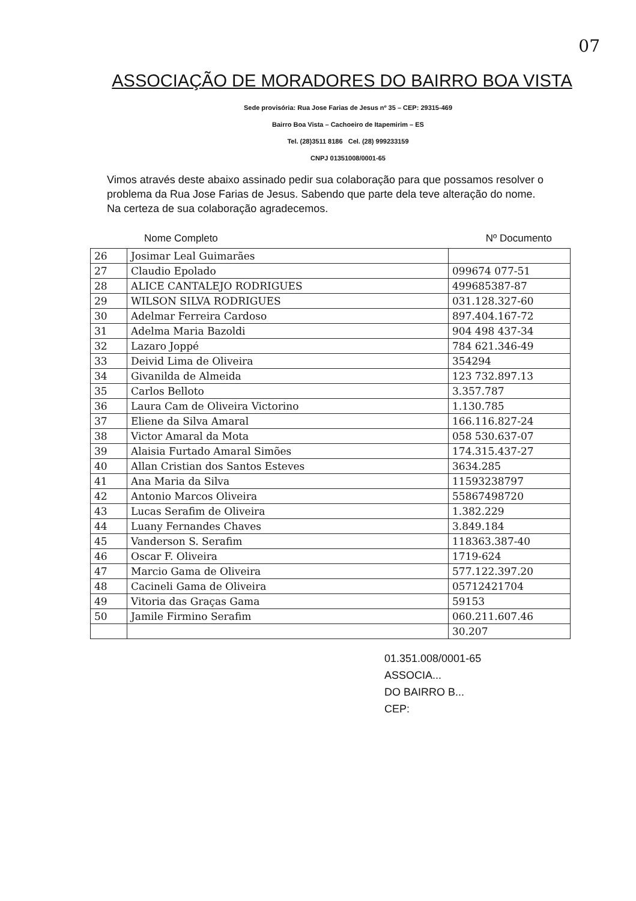07
ASSOCIAÇÃO DE MORADORES DO BAIRRO BOA VISTA
Sede provisória: Rua Jose Farias de Jesus nº 35 – CEP: 29315-469
Bairro Boa Vista – Cachoeiro de Itapemirim – ES
Tel. (28)3511 8186 Cel. (28) 999233159
CNPJ 01351008/0001-65
Vimos através deste abaixo assinado pedir sua colaboração para que possamos resolver o problema da Rua Jose Farias de Jesus. Sabendo que parte dela teve alteração do nome. Na certeza de sua colaboração agradecemos.
Nome Completo Nº Documento
| 26 | Josimar Leal Guimarães | |
| 27 | Claudio Epolado | 099674 077-51 |
| 28 | ALICE CANTALEJO RODRIGUES | 499685387-87 |
| 29 | WILSON SILVA RODRIGUES | 031.128.327-60 |
| 30 | Adelmar Ferreira Cardoso | 897.404.167-72 |
| 31 | Adelma Maria Bazoldi | 904 498 437-34 |
| 32 | Lazaro Joppé | 784 621.346-49 |
| 33 | Deivid Lima de Oliveira | 354294 |
| 34 | Givanilda de Almeida | 123 732.897.13 |
| 35 | Carlos Belloto | 3.357.787 |
| 36 | Laura Cam de Oliveira Victorino | 1.130.785 |
| 37 | Eliene da Silva Amaral | 166.116.827-24 |
| 38 | Victor Amaral da Mota | 058 530.637-07 |
| 39 | Alaisia Furtado Amaral Simões | 174.315.437-27 |
| 40 | Allan Cristian dos Santos Esteves | 3634.285 |
| 41 | Ana Maria da Silva | 11593238797 |
| 42 | Antonio Marcos Oliveira | 55867498720 |
| 43 | Lucas Serafim de Oliveira | 1.382.229 |
| 44 | Luany Fernandes Chaves | 3.849.184 |
| 45 | Vanderson S. Serafim | 118363.387-40 |
| 46 | Oscar F. Oliveira | 1719-624 |
| 47 | Marcio Gama de Oliveira | 577.122.397.20 |
| 48 | Cacineli Gama de Oliveira | 05712421704 |
| 49 | Vitoria das Graças Gama | 59153 |
| 50 | Jamile Firmino Serafim | 060.211.607.46 |
| | | 30.207 |
01.351.008/0001-65
ASSOCIA...
DO BAIRRO B...
CEP: